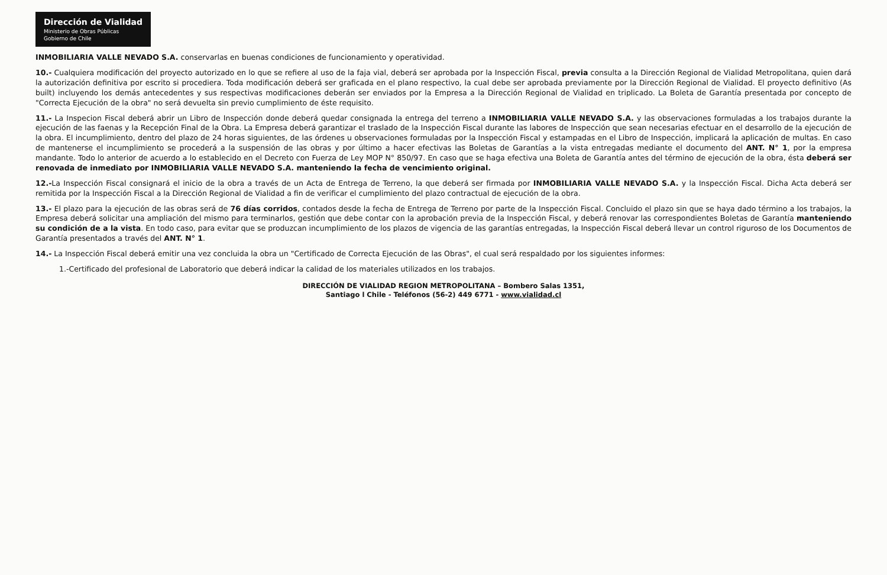Dirección de Vialidad Ministerio de Obras Públicas Gobierno de Chile
INMOBILIARIA VALLE NEVADO S.A. conservarlas en buenas condiciones de funcionamiento y operatividad.
10.- Cualquiera modificación del proyecto autorizado en lo que se refiere al uso de la faja vial, deberá ser aprobada por la Inspección Fiscal, previa consulta a la Dirección Regional de Vialidad Metropolitana, quien dará la autorización definitiva por escrito si procediera. Toda modificación deberá ser graficada en el plano respectivo, la cual debe ser aprobada previamente por la Dirección Regional de Vialidad. El proyecto definitivo (As built) incluyendo los demás antecedentes y sus respectivas modificaciones deberán ser enviados por la Empresa a la Dirección Regional de Vialidad en triplicado. La Boleta de Garantía presentada por concepto de "Correcta Ejecución de la obra" no será devuelta sin previo cumplimiento de éste requisito.
11.- La Inspecion Fiscal deberá abrir un Libro de Inspección donde deberá quedar consignada la entrega del terreno a INMOBILIARIA VALLE NEVADO S.A. y las observaciones formuladas a los trabajos durante la ejecución de las faenas y la Recepción Final de la Obra. La Empresa deberá garantizar el traslado de la Inspección Fiscal durante las labores de Inspección que sean necesarias efectuar en el desarrollo de la ejecución de la obra. El incumplimiento, dentro del plazo de 24 horas siguientes, de las órdenes u observaciones formuladas por la Inspección Fiscal y estampadas en el Libro de Inspección, implicará la aplicación de multas. En caso de mantenerse el incumplimiento se procederá a la suspensión de las obras y por último a hacer efectivas las Boletas de Garantías a la vista entregadas mediante el documento del ANT. N° 1, por la empresa mandante. Todo lo anterior de acuerdo a lo establecido en el Decreto con Fuerza de Ley MOP N° 850/97. En caso que se haga efectiva una Boleta de Garantía antes del término de ejecución de la obra, ésta deberá ser renovada de inmediato por INMOBILIARIA VALLE NEVADO S.A. manteniendo la fecha de vencimiento original.
12.-La Inspección Fiscal consignará el inicio de la obra a través de un Acta de Entrega de Terreno, la que deberá ser firmada por INMOBILIARIA VALLE NEVADO S.A. y la Inspección Fiscal. Dicha Acta deberá ser remitida por la Inspección Fiscal a la Dirección Regional de Vialidad a fin de verificar el cumplimiento del plazo contractual de ejecución de la obra.
13.- El plazo para la ejecución de las obras será de 76 días corridos, contados desde la fecha de Entrega de Terreno por parte de la Inspección Fiscal. Concluido el plazo sin que se haya dado término a los trabajos, la Empresa deberá solicitar una ampliación del mismo para terminarlos, gestión que debe contar con la aprobación previa de la Inspección Fiscal, y deberá renovar las correspondientes Boletas de Garantía manteniendo su condición de a la vista. En todo caso, para evitar que se produzcan incumplimiento de los plazos de vigencia de las garantías entregadas, la Inspección Fiscal deberá llevar un control riguroso de los Documentos de Garantía presentados a través del ANT. N° 1.
14.- La Inspección Fiscal deberá emitir una vez concluida la obra un "Certificado de Correcta Ejecución de las Obras", el cual será respaldado por los siguientes informes:
1.-Certificado del profesional de Laboratorio que deberá indicar la calidad de los materiales utilizados en los trabajos.
DIRECCIÓN DE VIALIDAD REGION METROPOLITANA – Bombero Salas 1351,
Santiago l Chile - Teléfonos (56-2) 449 6771 - www.vialidad.cl